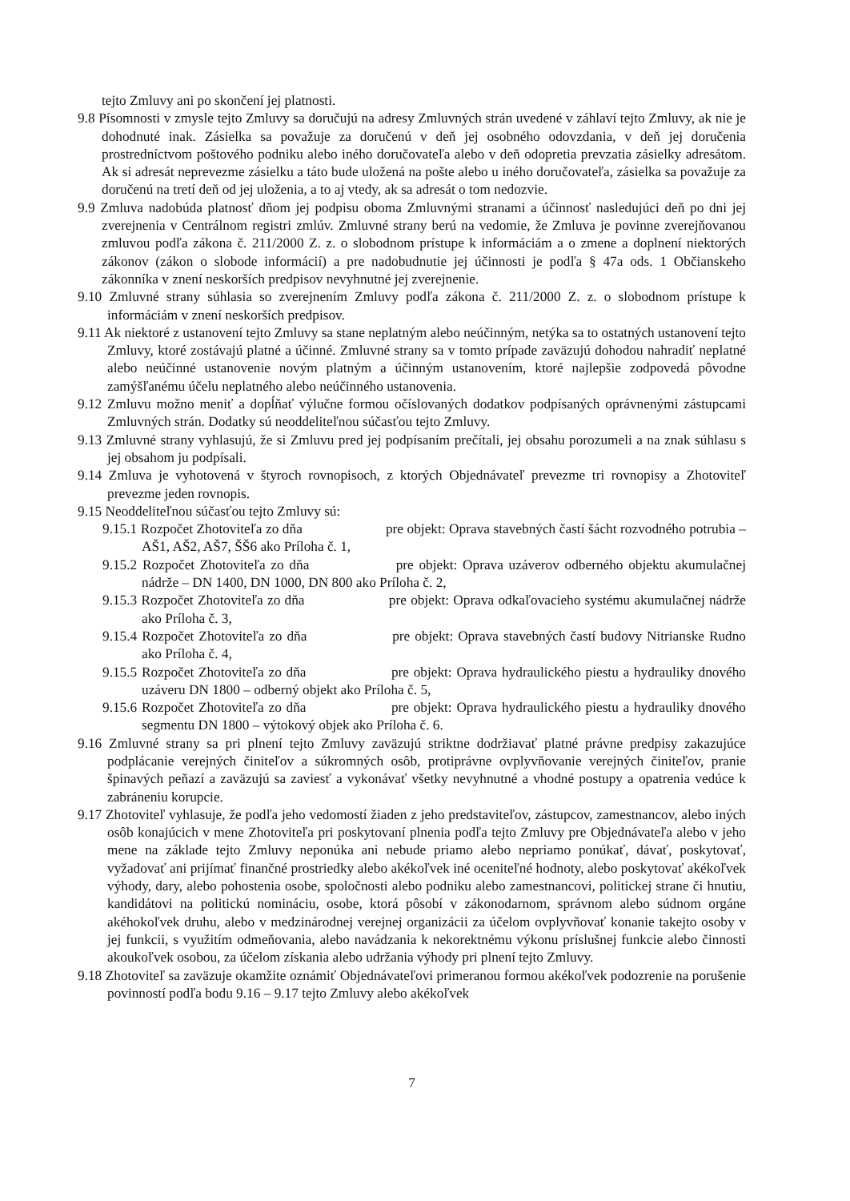tejto Zmluvy ani po skončení jej platnosti.
9.8 Písomnosti v zmysle tejto Zmluvy sa doručujú na adresy Zmluvných strán uvedené v záhlaví tejto Zmluvy, ak nie je dohodnuté inak. Zásielka sa považuje za doručenú v deň jej osobného odovzdania, v deň jej doručenia prostredníctvom poštového podniku alebo iného doručovateľa alebo v deň odopretia prevzatia zásielky adresátom. Ak si adresát neprevezme zásielku a táto bude uložená na pošte alebo u iného doručovateľa, zásielka sa považuje za doručenú na tretí deň od jej uloženia, a to aj vtedy, ak sa adresát o tom nedozvie.
9.9 Zmluva nadobúda platnosť dňom jej podpisu oboma Zmluvnými stranami a účinnosť nasledujúci deň po dni jej zverejnenia v Centrálnom registri zmlúv. Zmluvné strany berú na vedomie, že Zmluva je povinne zverejňovanou zmluvou podľa zákona č. 211/2000 Z. z. o slobodnom prístupe k informáciám a o zmene a doplnení niektorých zákonov (zákon o slobode informácií) a pre nadobudnutie jej účinnosti je podľa § 47a ods. 1 Občianskeho zákonníka v znení neskorších predpisov nevyhnutné jej zverejnenie.
9.10 Zmluvné strany súhlasia so zverejnením Zmluvy podľa zákona č. 211/2000 Z. z. o slobodnom prístupe k informáciám v znení neskorších predpisov.
9.11 Ak niektoré z ustanovení tejto Zmluvy sa stane neplatným alebo neúčinným, netýka sa to ostatných ustanovení tejto Zmluvy, ktoré zostávajú platné a účinné. Zmluvné strany sa v tomto prípade zaväzujú dohodou nahradiť neplatné alebo neúčinné ustanovenie novým platným a účinným ustanovením, ktoré najlepšie zodpovedá pôvodne zamýšľanému účelu neplatného alebo neúčinného ustanovenia.
9.12 Zmluvu možno meniť a dopĺňať výlučne formou očíslovaných dodatkov podpísaných oprávnenými zástupcami Zmluvných strán. Dodatky sú neoddeliteľnou súčasťou tejto Zmluvy.
9.13 Zmluvné strany vyhlasujú, že si Zmluvu pred jej podpísaním prečítali, jej obsahu porozumeli a na znak súhlasu s jej obsahom ju podpísali.
9.14 Zmluva je vyhotovená v štyroch rovnopisoch, z ktorých Objednávateľ prevezme tri rovnopisy a Zhotoviteľ prevezme jeden rovnopis.
9.15 Neoddeliteľnou súčasťou tejto Zmluvy sú:
9.15.1 Rozpočet Zhotoviteľa zo dňa pre objekt: Oprava stavebných častí šácht rozvodného potrubia – AŠ1, AŠ2, AŠ7, ŠŠ6 ako Príloha č. 1,
9.15.2 Rozpočet Zhotoviteľa zo dňa pre objekt: Oprava uzáverov odberného objektu akumulačnej nádrže – DN 1400, DN 1000, DN 800 ako Príloha č. 2,
9.15.3 Rozpočet Zhotoviteľa zo dňa pre objekt: Oprava odkaľovacieho systému akumulačnej nádrže ako Príloha č. 3,
9.15.4 Rozpočet Zhotoviteľa zo dňa pre objekt: Oprava stavebných častí budovy Nitrianske Rudno ako Príloha č. 4,
9.15.5 Rozpočet Zhotoviteľa zo dňa pre objekt: Oprava hydraulického piestu a hydrauliky dnového uzáveru DN 1800 – odberný objekt ako Príloha č. 5,
9.15.6 Rozpočet Zhotoviteľa zo dňa pre objekt: Oprava hydraulického piestu a hydrauliky dnového segmentu DN 1800 – výtokový objek ako Príloha č. 6.
9.16 Zmluvné strany sa pri plnení tejto Zmluvy zaväzujú striktne dodržiavať platné právne predpisy zakazujúce podplácanie verejných činiteľov a súkromných osôb, protiprávne ovplyvňovanie verejných činiteľov, pranie špinavých peňazí a zaväzujú sa zaviesť a vykonávať všetky nevyhnutné a vhodné postupy a opatrenia vedúce k zabráneniu korupcie.
9.17 Zhotoviteľ vyhlasuje, že podľa jeho vedomostí žiaden z jeho predstaviteľov, zástupcov, zamestnancov, alebo iných osôb konajúcich v mene Zhotoviteľa pri poskytovaní plnenia podľa tejto Zmluvy pre Objednávateľa alebo v jeho mene na základe tejto Zmluvy neponúka ani nebude priamo alebo nepriamo ponúkať, dávať, poskytovať, vyžadovať ani prijímať finančné prostriedky alebo akékoľvek iné oceniteľné hodnoty, alebo poskytovať akékoľvek výhody, dary, alebo pohostenia osobe, spoločnosti alebo podniku alebo zamestnancovi, politickej strane či hnutiu, kandidátovi na politickú nomináciu, osobe, ktorá pôsobí v zákonodarnom, správnom alebo súdnom orgáne akéhokoľvek druhu, alebo v medzinárodnej verejnej organizácii za účelom ovplyvňovať konanie takejto osoby v jej funkcii, s využitím odmeňovania, alebo navádzania k nekorektnému výkonu príslušnej funkcie alebo činnosti akoukoľvek osobou, za účelom získania alebo udržania výhody pri plnení tejto Zmluvy.
9.18 Zhotoviteľ sa zaväzuje okamžite oznámiť Objednávateľovi primeranou formou akékoľvek podozrenie na porušenie povinností podľa bodu 9.16 – 9.17 tejto Zmluvy alebo akékoľvek
7